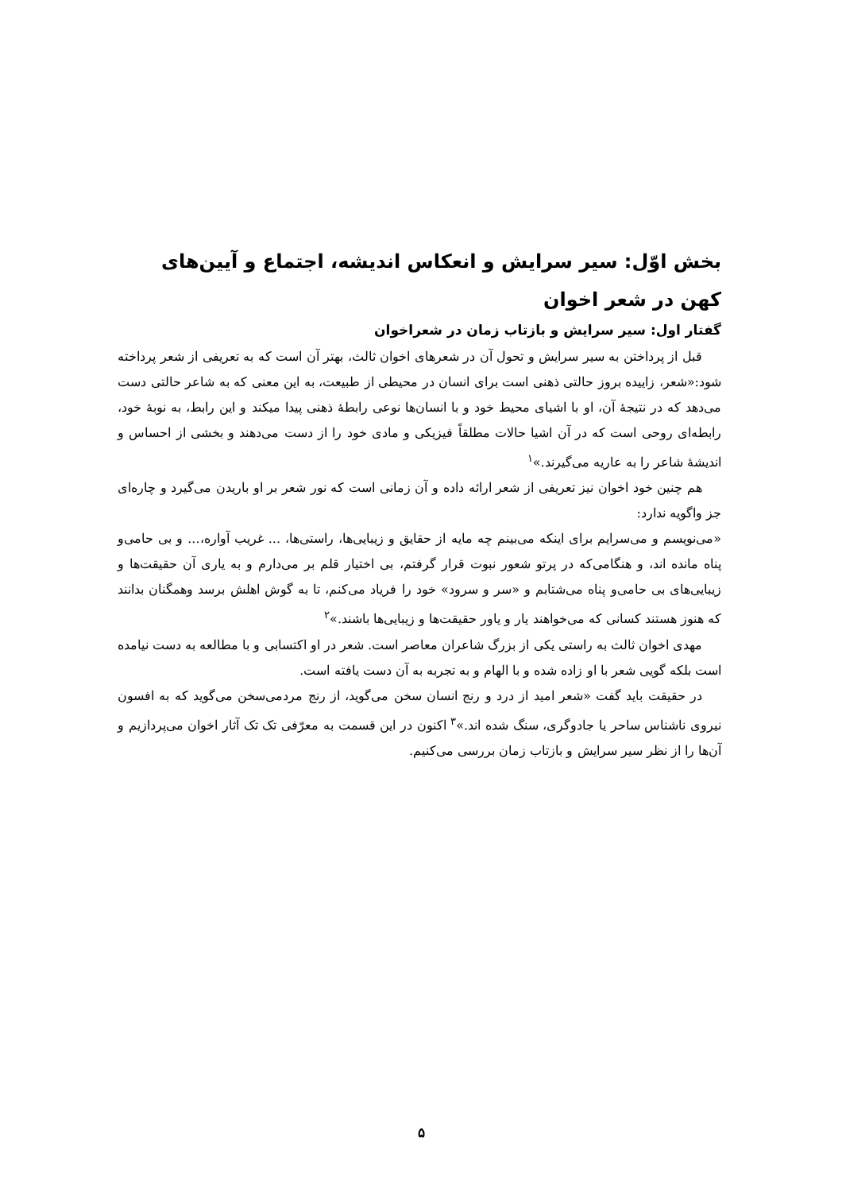بخش اوّل: سیر سرایش و انعکاس اندیشه، اجتماع و آیین‌های کهن در شعر اخوان
گفتار اول: سیر سرایش و بازتاب زمان در شعراخوان
قبل از پرداختن به سیر سرایش و تحول آن در شعرهای اخوان ثالث، بهتر آن است که به تعریفی از شعر پرداخته شود:«شعر، زاییده بروز حالتی ذهنی است برای انسان در محیطی از طبیعت، به این معنی که به شاعر حالتی دست می‌دهد که در نتیجهٔ آن، او با اشیای محیط خود و با انسان‌ها نوعی رابطهٔ ذهنی پیدا میکند و این رابط، به نوبهٔ خود، رابطه‌ای روحی است که در آن اشیا حالات مطلقاً فیزیکی و مادی خود را از دست می‌دهند و بخشی از احساس و اندیشهٔ شاعر را به عاریه می‌گیرند.»<sup>۱</sup>
هم چنین خود اخوان نیز تعریفی از شعر ارائه داده و آن زمانی است که نور شعر بر او باریدن می‌گیرد و چاره‌ای جز واگویه ندارد:
«می‌نویسم و می‌سرایم برای اینکه می‌بینم چه مایه از حقایق و زیبایی‌ها، راستی‌ها، ... غریب آواره،... و بی حامی‌و پناه مانده اند، و هنگامی‌که در پرتو شعور نبوت قرار گرفتم، بی اختیار قلم بر می‌دارم و به یاری آن حقیقت‌ها و زیبایی‌های بی حامی‌و پناه می‌شتابم و «سر و سرود» خود را فریاد می‌کنم، تا به گوش اهلش برسد وهمگنان بدانند که هنوز هستند کسانی که می‌خواهند یار و یاور حقیقت‌ها و زیبایی‌ها باشند.»<sup>۲</sup>
مهدی اخوان ثالث به راستی یکی از بزرگ شاعران معاصر است. شعر در او اکتسابی و با مطالعه به دست نیامده است بلکه گویی شعر با او زاده شده و با الهام و به تجربه به آن دست یافته است.
در حقیقت باید گفت «شعر امید از درد و رنج انسان سخن می‌گوید، از رنج مردمی‌سخن می‌گوید که به افسون نیروی ناشناس ساحر یا جادوگری، سنگ شده اند.»<sup>۳</sup> اکنون در این قسمت به معرّفی تک تک آثار اخوان می‌پردازیم و آن‌ها را از نظر سیر سرایش و بازتاب زمان بررسی می‌کنیم.
۵